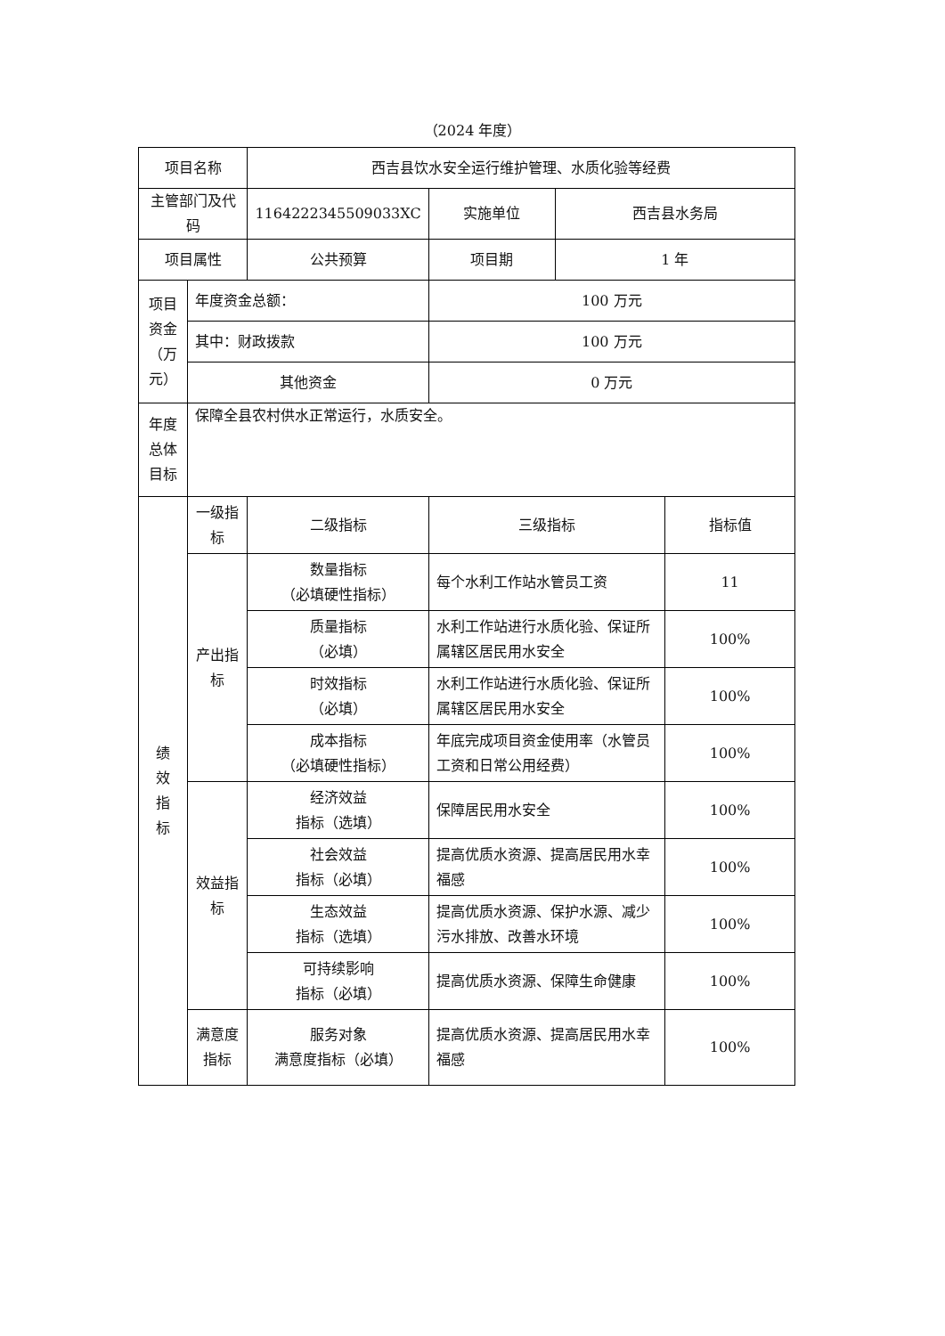（2024 年度）
| 项目名称 | | 西吉县饮水安全运行维护管理、水质化验等经费 | | | |
| 主管部门及代码 | | 1164222345509033XC | 实施单位 | 西吉县水务局 | |
| 项目属性 | | 公共预算 | 项目期 | 1 年 | |
| 项目资金（万元） | 年度资金总额： | | 100 万元 | | |
| | 其中：财政拨款 | | 100 万元 | | |
| | 其他资金 | | 0 万元 | | |
| 年度总体目标 | 保障全县农村供水正常运行，水质安全。 | | | | |
| 绩 效 指 标 | 一级指标 | 二级指标 | 三级指标 | | 指标值 |
| | 产出指标 | 数量指标 （必填硬性指标） | 每个水利工作站水管员工资 | | 11 |
| | | 质量指标 （必填） | 水利工作站进行水质化验、保证所属辖区居民用水安全 | | 100% |
| | | 时效指标 （必填） | 水利工作站进行水质化验、保证所属辖区居民用水安全 | | 100% |
| | | 成本指标 （必填硬性指标） | 年底完成项目资金使用率（水管员工资和日常公用经费） | | 100% |
| | 效益指标 | 经济效益 指标（选填） | 保障居民用水安全 | | 100% |
| | | 社会效益 指标（必填） | 提高优质水资源、提高居民用水幸福感 | | 100% |
| | | 生态效益 指标（选填） | 提高优质水资源、保护水源、减少污水排放、改善水环境 | | 100% |
| | | 可持续影响 指标（必填） | 提高优质水资源、保障生命健康 | | 100% |
| | 满意度指标 | 服务对象 满意度指标（必填） | 提高优质水资源、提高居民用水幸福感 | | 100% |